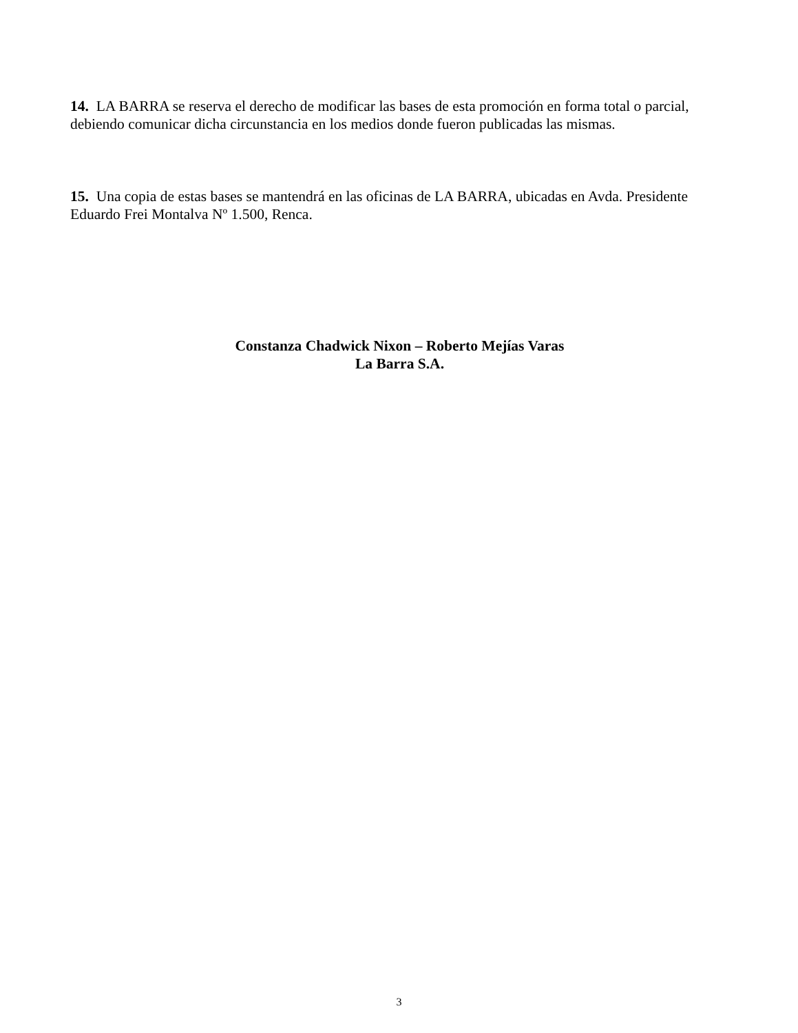14. LA BARRA se reserva el derecho de modificar las bases de esta promoción en forma total o parcial, debiendo comunicar dicha circunstancia en los medios donde fueron publicadas las mismas.
15. Una copia de estas bases se mantendrá en las oficinas de LA BARRA, ubicadas en Avda. Presidente Eduardo Frei Montalva Nº 1.500, Renca.
Constanza Chadwick Nixon – Roberto Mejías Varas
La Barra S.A.
3